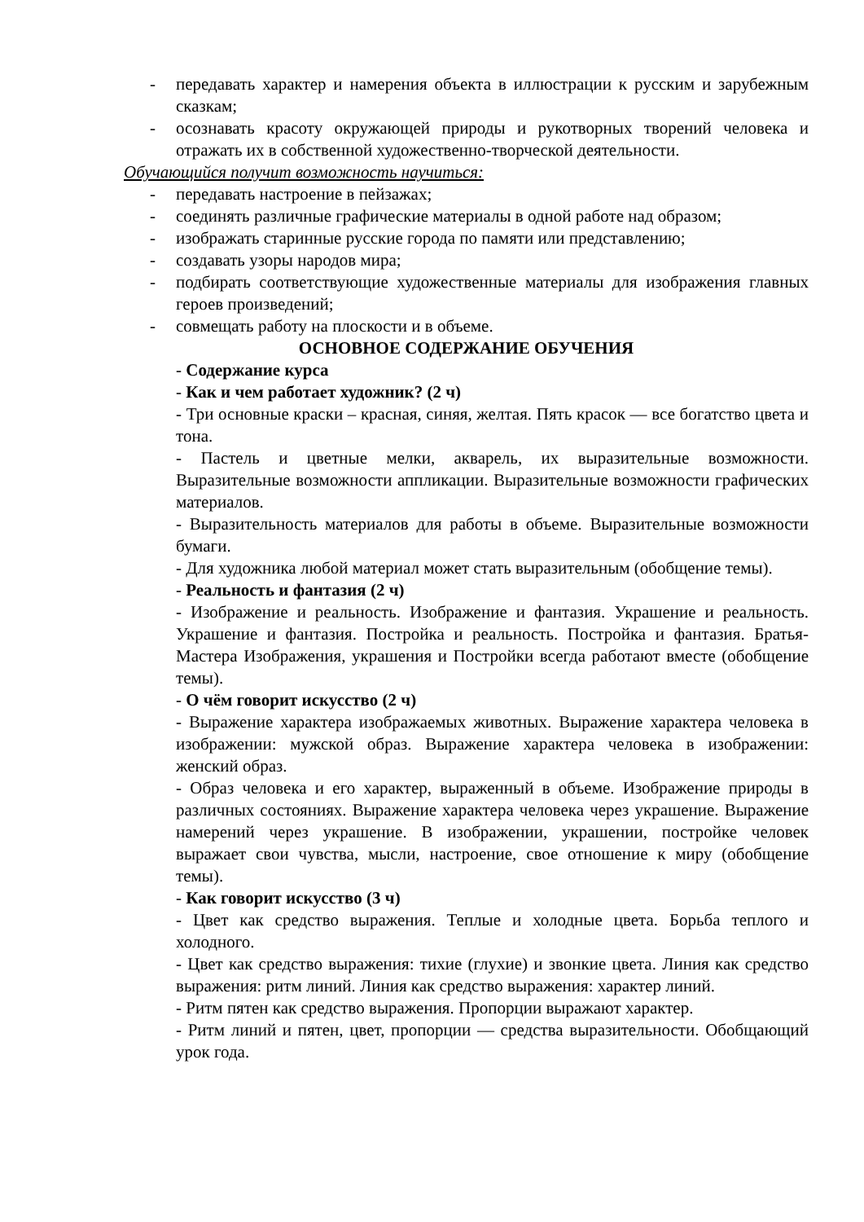- передавать характер и намерения объекта в иллюстрации к русским и зарубежным сказкам;
- осознавать красоту окружающей природы и рукотворных творений человека и отражать их в собственной художественно-творческой деятельности.
Обучающийся получит возможность научиться:
- передавать настроение в пейзажах;
- соединять различные графические материалы в одной работе над образом;
- изображать старинные русские города по памяти или представлению;
- создавать узоры народов мира;
- подбирать соответствующие художественные материалы для изображения главных героев произведений;
- совмещать работу на плоскости и в объеме.
ОСНОВНОЕ СОДЕРЖАНИЕ ОБУЧЕНИЯ
- Содержание курса
- Как и чем работает художник? (2 ч)
- Три основные краски – красная, синяя, желтая. Пять красок — все богатство цвета и тона.
- Пастель и цветные мелки, акварель, их выразительные возможности. Выразительные возможности аппликации. Выразительные возможности графических материалов.
- Выразительность материалов для работы в объеме. Выразительные возможности бумаги.
- Для художника любой материал может стать выразительным (обобщение темы).
- Реальность и фантазия (2 ч)
- Изображение и реальность. Изображение и фантазия. Украшение и реальность. Украшение и фантазия. Постройка и реальность. Постройка и фантазия. Братья-Мастера Изображения, украшения и Постройки всегда работают вместе (обобщение темы).
- О чём говорит искусство (2 ч)
- Выражение характера изображаемых животных. Выражение характера человека в изображении: мужской образ. Выражение характера человека в изображении: женский образ.
- Образ человека и его характер, выраженный в объеме. Изображение природы в различных состояниях. Выражение характера человека через украшение. Выражение намерений через украшение. В изображении, украшении, постройке человек выражает свои чувства, мысли, настроение, свое отношение к миру (обобщение темы).
- Как говорит искусство (3 ч)
- Цвет как средство выражения. Теплые и холодные цвета. Борьба теплого и холодного.
- Цвет как средство выражения: тихие (глухие) и звонкие цвета. Линия как средство выражения: ритм линий. Линия как средство выражения: характер линий.
- Ритм пятен как средство выражения. Пропорции выражают характер.
- Ритм линий и пятен, цвет, пропорции — средства выразительности. Обобщающий урок года.